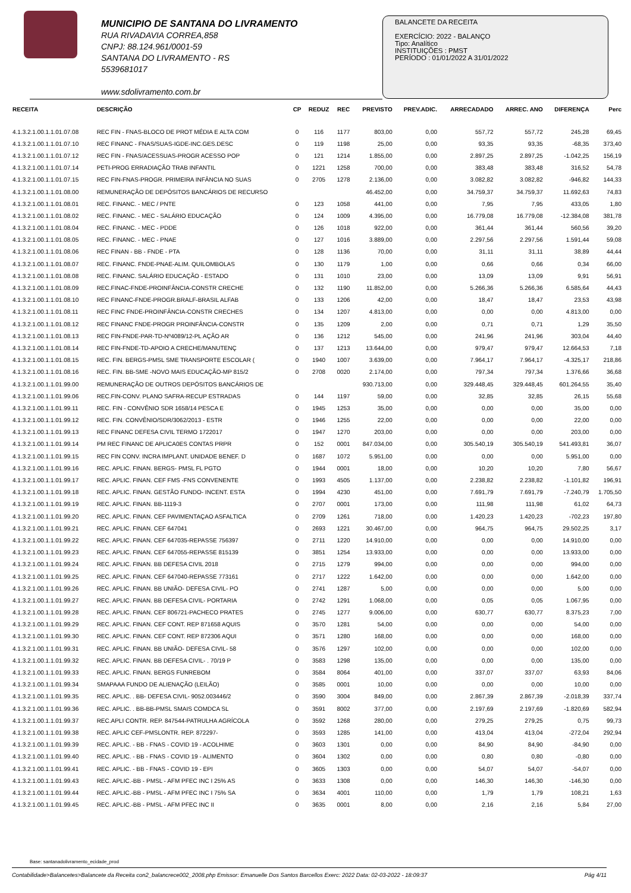MUNICIPIO DE SANTANA DO LIVRAMENTO
RUA RIVADAVIA CORREA,858
CNPJ: 88.124.961/0001-59
SANTANA DO LIVRAMENTO - RS
5539681017
www.sdolivramento.com.br
BALANCETE DA RECEITA
EXERCÍCIO: 2022 - BALANÇO
Tipo: Analítico
INSTITUIÇÕES : PMST
PERÍODO : 01/01/2022 A 31/01/2022
| RECEITA | DESCRIÇÃO | CP | REDUZ | REC | PREVISTO | PREV.ADIC. | ARRECADADO | ARREC. ANO | DIFERENÇA | Perc |
| --- | --- | --- | --- | --- | --- | --- | --- | --- | --- | --- |
| 4.1.3.2.1.00.1.1.01.07.08 | REC FIN - FNAS-BLOCO DE PROT MÉDIA E ALTA COM | 0 | 116 | 1177 | 803,00 | 0,00 | 557,72 | 557,72 | 245,28 | 69,45 |
| 4.1.3.2.1.00.1.1.01.07.10 | REC FINANC - FNAS/SUAS-IGDE-INC.GES.DESC | 0 | 119 | 1198 | 25,00 | 0,00 | 93,35 | 93,35 | -68,35 | 373,40 |
| 4.1.3.2.1.00.1.1.01.07.12 | REC FIN - FNAS/ACESSUAS-PROGR ACESSO POP | 0 | 121 | 1214 | 1.855,00 | 0,00 | 2.897,25 | 2.897,25 | -1.042,25 | 156,19 |
| 4.1.3.2.1.00.1.1.01.07.14 | PETI-PROG ERRADIAÇÃO TRAB INFANTIL | 0 | 1221 | 1258 | 700,00 | 0,00 | 383,48 | 383,48 | 316,52 | 54,78 |
| 4.1.3.2.1.00.1.1.01.07.15 | REC FIN-FNAS-PROGR. PRIMEIRA INFÂNCIA NO SUAS | 0 | 2705 | 1278 | 2.136,00 | 0,00 | 3.082,82 | 3.082,82 | -946,82 | 144,33 |
| 4.1.3.2.1.00.1.1.01.08.00 | REMUNERAÇÃO DE DEPÓSITOS BANCÁRIOS DE RECURSO | | | | 46.452,00 | 0,00 | 34.759,37 | 34.759,37 | 11.692,63 | 74,83 |
| 4.1.3.2.1.00.1.1.01.08.01 | REC. FINANC. - MEC / PNTE | 0 | 123 | 1058 | 441,00 | 0,00 | 7,95 | 7,95 | 433,05 | 1,80 |
| 4.1.3.2.1.00.1.1.01.08.02 | REC. FINANC. - MEC - SALÁRIO EDUCAÇÃO | 0 | 124 | 1009 | 4.395,00 | 0,00 | 16.779,08 | 16.779,08 | -12.384,08 | 381,78 |
| 4.1.3.2.1.00.1.1.01.08.04 | REC. FINANC. - MEC - PDDE | 0 | 126 | 1018 | 922,00 | 0,00 | 361,44 | 361,44 | 560,56 | 39,20 |
| 4.1.3.2.1.00.1.1.01.08.05 | REC. FINANC. - MEC - PNAE | 0 | 127 | 1016 | 3.889,00 | 0,00 | 2.297,56 | 2.297,56 | 1.591,44 | 59,08 |
| 4.1.3.2.1.00.1.1.01.08.06 | REC FINAN - BB - FNDE - PTA | 0 | 128 | 1136 | 70,00 | 0,00 | 31,11 | 31,11 | 38,89 | 44,44 |
| 4.1.3.2.1.00.1.1.01.08.07 | REC. FINANC. FNDE-PNAE-ALIM. QUILOMBOLAS | 0 | 130 | 1179 | 1,00 | 0,00 | 0,66 | 0,66 | 0,34 | 66,00 |
| 4.1.3.2.1.00.1.1.01.08.08 | REC. FINANC. SALÁRIO EDUCAÇÃO - ESTADO | 0 | 131 | 1010 | 23,00 | 0,00 | 13,09 | 13,09 | 9,91 | 56,91 |
| 4.1.3.2.1.00.1.1.01.08.09 | REC.FINAC-FNDE-PROINFÂNCIA-CONSTR CRECHE | 0 | 132 | 1190 | 11.852,00 | 0,00 | 5.266,36 | 5.266,36 | 6.585,64 | 44,43 |
| 4.1.3.2.1.00.1.1.01.08.10 | REC FINANC-FNDE-PROGR.BRALF-BRASIL ALFAB | 0 | 133 | 1206 | 42,00 | 0,00 | 18,47 | 18,47 | 23,53 | 43,98 |
| 4.1.3.2.1.00.1.1.01.08.11 | REC FINC FNDE-PROINFÂNCIA-CONSTR CRECHES | 0 | 134 | 1207 | 4.813,00 | 0,00 | 0,00 | 0,00 | 4.813,00 | 0,00 |
| 4.1.3.2.1.00.1.1.01.08.12 | REC FINANC FNDE-PROGR PROINFÂNCIA-CONSTR | 0 | 135 | 1209 | 2,00 | 0,00 | 0,71 | 0,71 | 1,29 | 35,50 |
| 4.1.3.2.1.00.1.1.01.08.13 | REC FIN-FNDE-PAR-TD-Nº4089/12-PL AÇÃO AR | 0 | 136 | 1212 | 545,00 | 0,00 | 241,96 | 241,96 | 303,04 | 44,40 |
| 4.1.3.2.1.00.1.1.01.08.14 | REC FIN-FNDE-TD-APOIO A CRECHE/MANUTENÇ | 0 | 137 | 1213 | 13.644,00 | 0,00 | 979,47 | 979,47 | 12.664,53 | 7,18 |
| 4.1.3.2.1.00.1.1.01.08.15 | REC. FIN. BERGS-PMSL SME TRANSPORTE ESCOLAR ( | 0 | 1940 | 1007 | 3.639,00 | 0,00 | 7.964,17 | 7.964,17 | -4.325,17 | 218,86 |
| 4.1.3.2.1.00.1.1.01.08.16 | REC. FIN. BB-SME -NOVO MAIS EDUCAÇÃO-MP 815/2 | 0 | 2708 | 0020 | 2.174,00 | 0,00 | 797,34 | 797,34 | 1.376,66 | 36,68 |
| 4.1.3.2.1.00.1.1.01.99.00 | REMUNERAÇÃO DE OUTROS DEPÓSITOS BANCÁRIOS DE | | | | 930.713,00 | 0,00 | 329.448,45 | 329.448,45 | 601.264,55 | 35,40 |
| 4.1.3.2.1.00.1.1.01.99.06 | REC.FIN-CONV. PLANO SAFRA-RECUP ESTRADAS | 0 | 144 | 1197 | 59,00 | 0,00 | 32,85 | 32,85 | 26,15 | 55,68 |
| 4.1.3.2.1.00.1.1.01.99.11 | REC. FIN - CONVÊNIO SDR 1658/14 PESCA E | 0 | 1945 | 1253 | 35,00 | 0,00 | 0,00 | 0,00 | 35,00 | 0,00 |
| 4.1.3.2.1.00.1.1.01.99.12 | REC. FIN. CONVÊNIO/SDR/3062/2013 - ESTR | 0 | 1946 | 1255 | 22,00 | 0,00 | 0,00 | 0,00 | 22,00 | 0,00 |
| 4.1.3.2.1.00.1.1.01.99.13 | REC FINANC DEFESA CIVIL TERMO 1722017 | 0 | 1947 | 1270 | 203,00 | 0,00 | 0,00 | 0,00 | 203,00 | 0,00 |
| 4.1.3.2.1.00.1.1.01.99.14 | PM REC FINANC DE APLICA0ES CONTAS PRPR | 0 | 152 | 0001 | 847.034,00 | 0,00 | 305.540,19 | 305.540,19 | 541.493,81 | 36,07 |
| 4.1.3.2.1.00.1.1.01.99.15 | REC FIN CONV. INCRA IMPLANT. UNIDADE BENEF. D | 0 | 1687 | 1072 | 5.951,00 | 0,00 | 0,00 | 0,00 | 5.951,00 | 0,00 |
| 4.1.3.2.1.00.1.1.01.99.16 | REC. APLIC. FINAN. BERGS- PMSL FL PGTO | 0 | 1944 | 0001 | 18,00 | 0,00 | 10,20 | 10,20 | 7,80 | 56,67 |
| 4.1.3.2.1.00.1.1.01.99.17 | REC. APLIC. FINAN. CEF FMS -FNS CONVENENTE | 0 | 1993 | 4505 | 1.137,00 | 0,00 | 2.238,82 | 2.238,82 | -1.101,82 | 196,91 |
| 4.1.3.2.1.00.1.1.01.99.18 | REC. APLIC. FINAN. GESTÃO FUNDO- INCENT. ESTA | 0 | 1994 | 4230 | 451,00 | 0,00 | 7.691,79 | 7.691,79 | -7.240,79 | 1.705,50 |
| 4.1.3.2.1.00.1.1.01.99.19 | REC. APLIC. FINAN. BB-1119-3 | 0 | 2707 | 0001 | 173,00 | 0,00 | 111,98 | 111,98 | 61,02 | 64,73 |
| 4.1.3.2.1.00.1.1.01.99.20 | REC. APLIC. FINAN. CEF PAVIMENTAÇAO ASFALTICA | 0 | 2709 | 1261 | 718,00 | 0,00 | 1.420,23 | 1.420,23 | -702,23 | 197,80 |
| 4.1.3.2.1.00.1.1.01.99.21 | REC. APLIC. FINAN. CEF 647041 | 0 | 2693 | 1221 | 30.467,00 | 0,00 | 964,75 | 964,75 | 29.502,25 | 3,17 |
| 4.1.3.2.1.00.1.1.01.99.22 | REC. APLIC. FINAN. CEF 647035-REPASSE 756397 | 0 | 2711 | 1220 | 14.910,00 | 0,00 | 0,00 | 0,00 | 14.910,00 | 0,00 |
| 4.1.3.2.1.00.1.1.01.99.23 | REC. APLIC. FINAN. CEF 647055-REPASSE 815139 | 0 | 3851 | 1254 | 13.933,00 | 0,00 | 0,00 | 0,00 | 13.933,00 | 0,00 |
| 4.1.3.2.1.00.1.1.01.99.24 | REC. APLIC. FINAN. BB DEFESA CIVIL 2018 | 0 | 2715 | 1279 | 994,00 | 0,00 | 0,00 | 0,00 | 994,00 | 0,00 |
| 4.1.3.2.1.00.1.1.01.99.25 | REC. APLIC. FINAN. CEF 647040-REPASSE 773161 | 0 | 2717 | 1222 | 1.642,00 | 0,00 | 0,00 | 0,00 | 1.642,00 | 0,00 |
| 4.1.3.2.1.00.1.1.01.99.26 | REC. APLIC. FINAN. BB UNIÃO- DEFESA CIVIL- PO | 0 | 2741 | 1287 | 5,00 | 0,00 | 0,00 | 0,00 | 5,00 | 0,00 |
| 4.1.3.2.1.00.1.1.01.99.27 | REC. APLIC. FINAN. BB DEFESA CIVIL- PORTARIA | 0 | 2742 | 1291 | 1.068,00 | 0,00 | 0,05 | 0,05 | 1.067,95 | 0,00 |
| 4.1.3.2.1.00.1.1.01.99.28 | REC. APLIC. FINAN. CEF 806721-PACHECO PRATES | 0 | 2745 | 1277 | 9.006,00 | 0,00 | 630,77 | 630,77 | 8.375,23 | 7,00 |
| 4.1.3.2.1.00.1.1.01.99.29 | REC. APLIC. FINAN. CEF CONT. REP 871658 AQUIS | 0 | 3570 | 1281 | 54,00 | 0,00 | 0,00 | 0,00 | 54,00 | 0,00 |
| 4.1.3.2.1.00.1.1.01.99.30 | REC. APLIC. FINAN. CEF CONT. REP 872306 AQUI | 0 | 3571 | 1280 | 168,00 | 0,00 | 0,00 | 0,00 | 168,00 | 0,00 |
| 4.1.3.2.1.00.1.1.01.99.31 | REC. APLIC. FINAN. BB UNIÃO- DEFESA CIVIL- 58 | 0 | 3576 | 1297 | 102,00 | 0,00 | 0,00 | 0,00 | 102,00 | 0,00 |
| 4.1.3.2.1.00.1.1.01.99.32 | REC. APLIC. FINAN. BB DEFESA CIVIL- . 70/19 P | 0 | 3583 | 1298 | 135,00 | 0,00 | 0,00 | 0,00 | 135,00 | 0,00 |
| 4.1.3.2.1.00.1.1.01.99.33 | REC. APLIC. FINAN. BERGS FUNREBOM | 0 | 3584 | 8064 | 401,00 | 0,00 | 337,07 | 337,07 | 63,93 | 84,06 |
| 4.1.3.2.1.00.1.1.01.99.34 | SMAPAAA FUNDO DE ALIENAÇÃO (LEILÃO) | 0 | 3585 | 0001 | 10,00 | 0,00 | 0,00 | 0,00 | 10,00 | 0,00 |
| 4.1.3.2.1.00.1.1.01.99.35 | REC. APLIC. . BB- DEFESA CIVIL- 9052.003446/2 | 0 | 3590 | 3004 | 849,00 | 0,00 | 2.867,39 | 2.867,39 | -2.018,39 | 337,74 |
| 4.1.3.2.1.00.1.1.01.99.36 | REC. APLIC. . BB-BB-PMSL SMAIS COMDCA SL | 0 | 3591 | 8002 | 377,00 | 0,00 | 2.197,69 | 2.197,69 | -1.820,69 | 582,94 |
| 4.1.3.2.1.00.1.1.01.99.37 | REC.APLI CONTR. REP. 847544-PATRULHA AGRÍCOLA | 0 | 3592 | 1268 | 280,00 | 0,00 | 279,25 | 279,25 | 0,75 | 99,73 |
| 4.1.3.2.1.00.1.1.01.99.38 | REC. APLIC CEF-PMSLONTR. REP. 872297- | 0 | 3593 | 1285 | 141,00 | 0,00 | 413,04 | 413,04 | -272,04 | 292,94 |
| 4.1.3.2.1.00.1.1.01.99.39 | REC. APLIC. - BB - FNAS - COVID 19 - ACOLHIME | 0 | 3603 | 1301 | 0,00 | 0,00 | 84,90 | 84,90 | -84,90 | 0,00 |
| 4.1.3.2.1.00.1.1.01.99.40 | REC. APLIC. - BB - FNAS - COVID 19 - ALIMENTO | 0 | 3604 | 1302 | 0,00 | 0,00 | 0,80 | 0,80 | -0,80 | 0,00 |
| 4.1.3.2.1.00.1.1.01.99.41 | REC. APLIC. - BB - FNAS - COVID 19 - EPI | 0 | 3605 | 1303 | 0,00 | 0,00 | 54,07 | 54,07 | -54,07 | 0,00 |
| 4.1.3.2.1.00.1.1.01.99.43 | REC. APLIC.-BB - PMSL - AFM PFEC INC I 25% AS | 0 | 3633 | 1308 | 0,00 | 0,00 | 146,30 | 146,30 | -146,30 | 0,00 |
| 4.1.3.2.1.00.1.1.01.99.44 | REC. APLIC.-BB - PMSL - AFM PFEC INC I 75% SA | 0 | 3634 | 4001 | 110,00 | 0,00 | 1,79 | 1,79 | 108,21 | 1,63 |
| 4.1.3.2.1.00.1.1.01.99.45 | REC. APLIC.-BB - PMSL - AFM PFEC INC II | 0 | 3635 | 0001 | 8,00 | 0,00 | 2,16 | 2,16 | 5,84 | 27,00 |
Base: santanadolivramento_ecidade_prod
Contabilidade>Balancetes>Balancete da Receita con2_balancrece002_2008.php Emissor: Emanuelle Dos Santos Barcellos Exerc: 2022 Data: 02-03-2022 - 18:09:37 Pág 4/11